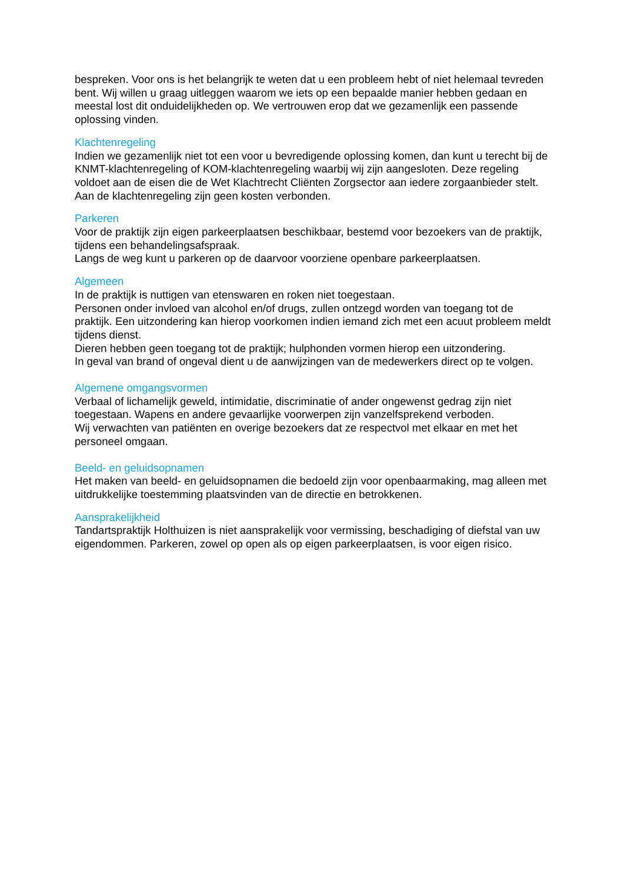bespreken. Voor ons is het belangrijk te weten dat u een probleem hebt of niet helemaal tevreden bent. Wij willen u graag uitleggen waarom we iets op een bepaalde manier hebben gedaan en meestal lost dit onduidelijkheden op. We vertrouwen erop dat we gezamenlijk een passende oplossing vinden.
Klachtenregeling
Indien we gezamenlijk niet tot een voor u bevredigende oplossing komen, dan kunt u terecht bij de KNMT-klachtenregeling of KOM-klachtenregeling waarbij wij zijn aangesloten. Deze regeling voldoet aan de eisen die de Wet Klachtrecht Cliënten Zorgsector aan iedere zorgaanbieder stelt. Aan de klachtenregeling zijn geen kosten verbonden.
Parkeren
Voor de praktijk zijn eigen parkeerplaatsen beschikbaar, bestemd voor bezoekers van de praktijk, tijdens een behandelingsafspraak.
Langs de weg kunt u parkeren op de daarvoor voorziene openbare parkeerplaatsen.
Algemeen
In de praktijk is nuttigen van etenswaren en roken niet toegestaan.
Personen onder invloed van alcohol en/of drugs, zullen ontzegd worden van toegang tot de praktijk. Een uitzondering kan hierop voorkomen indien iemand zich met een acuut probleem meldt tijdens dienst.
Dieren hebben geen toegang tot de praktijk; hulphonden vormen hierop een uitzondering.
In geval van brand of ongeval dient u de aanwijzingen van de medewerkers direct op te volgen.
Algemene omgangsvormen
Verbaal of lichamelijk geweld, intimidatie, discriminatie of ander ongewenst gedrag zijn niet toegestaan. Wapens en andere gevaarlijke voorwerpen zijn vanzelfsprekend verboden.
Wij verwachten van patiënten en overige bezoekers dat ze respectvol met elkaar en met het personeel omgaan.
Beeld- en geluidsopnamen
Het maken van beeld- en geluidsopnamen die bedoeld zijn voor openbaarmaking, mag alleen met uitdrukkelijke toestemming plaatsvinden van de directie en betrokkenen.
Aansprakelijkheid
Tandartspraktijk Holthuizen is niet aansprakelijk voor vermissing, beschadiging of diefstal van uw eigendommen. Parkeren, zowel op open als op eigen parkeerplaatsen, is voor eigen risico.